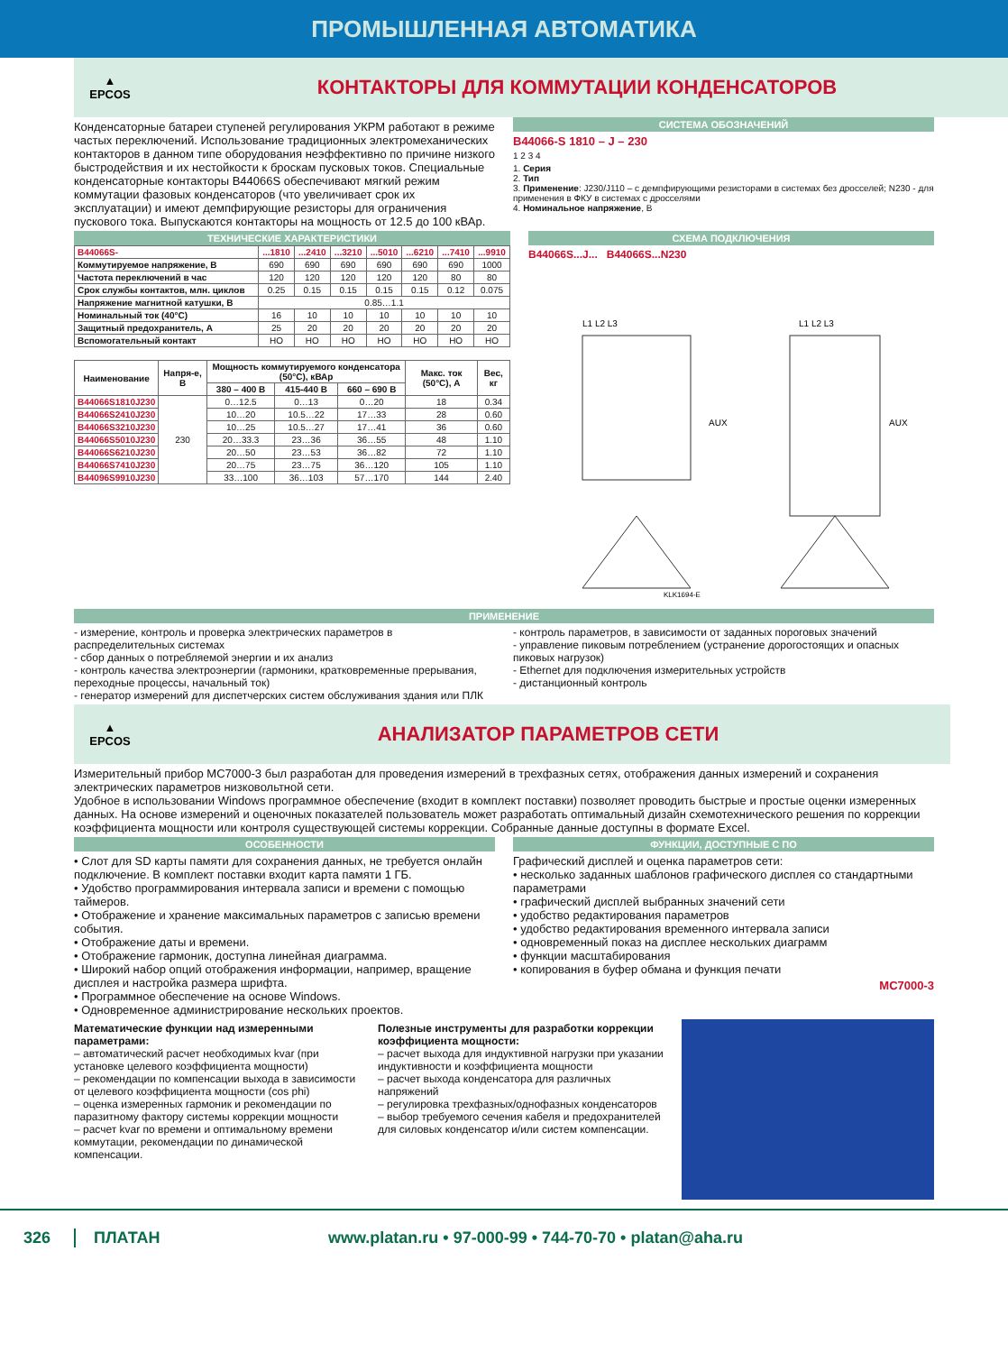ПРОМЫШЛЕННАЯ АВТОМАТИКА
▲
EPCOS
КОНТАКТОРЫ ДЛЯ КОММУТАЦИИ КОНДЕНСАТОРОВ
Конденсаторные батареи ступеней регулирования УКРМ работают в режиме частых переключений. Использование традиционных электромеханических контакторов в данном типе оборудования неэффективно по причине низкого быстродействия и их нестойкости к броскам пусковых токов. Специальные конденсаторные контакторы B44066S обеспечивают мягкий режим коммутации фазовых конденсаторов (что увеличивает срок их эксплуатации) и имеют демпфирующие резисторы для ограничения пускового тока. Выпускаются контакторы на мощность от 12.5 до 100 кВАр.
СИСТЕМА ОБОЗНАЧЕНИЙ
B44066-S 1810 – J – 230
1 2 3 4
1. Серия
2. Тип
3. Применение: J230/J110 – с демпфирующими резисторами в системах без дросселей; N230 - для применения в ФКУ в системах с дросселями
4. Номинальное напряжение, В
ТЕХНИЧЕСКИЕ ХАРАКТЕРИСТИКИ
| B44066S- | ...1810 | ...2410 | ...3210 | ...5010 | ...6210 | ...7410 | ...9910 |
| Коммутируемое напряжение, В | 690 | 690 | 690 | 690 | 690 | 690 | 1000 |
| Частота переключений в час | 120 | 120 | 120 | 120 | 120 | 80 | 80 |
| Срок службы контактов, млн. циклов | 0.25 | 0.15 | 0.15 | 0.15 | 0.15 | 0.12 | 0.075 |
| Напряжение магнитной катушки, В | 0.85…1.1 | | | | | | |
| Номинальный ток (40°C) | 16 | 10 | 10 | 10 | 10 | 10 | 10 |
| Защитный предохранитель, А | 25 | 20 | 20 | 20 | 20 | 20 | 20 |
| Вспомогательный контакт | НО | НО | НО | НО | НО | НО | НО |
| Наименование | Напря-е, В | Мощность коммутируемого конденсатора (50°C), кВАр | | | Макс. ток (50°C), А | Вес, кг |
| --- | --- | --- | --- | --- | --- | --- |
| | | 380 – 400 В | 415-440 В | 660 – 690 В | | |
| B44066S1810J230 | 230 | 0…12.5 | 0…13 | 0…20 | 18 | 0.34 |
| B44066S2410J230 | | 10…20 | 10.5…22 | 17…33 | 28 | 0.60 |
| B44066S3210J230 | | 10…25 | 10.5…27 | 17…41 | 36 | 0.60 |
| B44066S5010J230 | | 20…33.3 | 23…36 | 36…55 | 48 | 1.10 |
| B44066S6210J230 | | 20…50 | 23…53 | 36…82 | 72 | 1.10 |
| B44066S7410J230 | | 20…75 | 23…75 | 36…120 | 105 | 1.10 |
| B44096S9910J230 | | 33…100 | 36…103 | 57…170 | 144 | 2.40 |
СХЕМА ПОДКЛЮЧЕНИЯ
B44066S...J... B44066S...N230
L1 L2 L3
AUX
L1 L2 L3
AUX
KLK1694-E
ПРИМЕНЕНИЕ
- измерение, контроль и проверка электрических параметров в распределительных системах
- сбор данных о потребляемой энергии и их анализ
- контроль качества электроэнергии (гармоники, кратковременные прерывания, переходные процессы, начальный ток)
- генератор измерений для диспетчерских систем обслуживания здания или ПЛК
- контроль параметров, в зависимости от заданных пороговых значений
- управление пиковым потреблением (устранение дорогостоящих и опасных пиковых нагрузок)
- Ethernet для подключения измерительных устройств
- дистанционный контроль
▲
EPCOS
АНАЛИЗАТОР ПАРАМЕТРОВ СЕТИ
Измерительный прибор MC7000-3 был разработан для проведения измерений в трехфазных сетях, отображения данных измерений и сохранения электрических параметров низковольтной сети.
Удобное в использовании Windows программное обеспечение (входит в комплект поставки) позволяет проводить быстрые и простые оценки измеренных данных. На основе измерений и оценочных показателей пользователь может разработать оптимальный дизайн схемотехнического решения по коррекции коэффициента мощности или контроля существующей системы коррекции. Собранные данные доступны в формате Excel.
ОСОБЕННОСТИ
• Слот для SD карты памяти для сохранения данных, не требуется онлайн подключение. В комплект поставки входит карта памяти 1 ГБ.
• Удобство программирования интервала записи и времени с помощью таймеров.
• Отображение и хранение максимальных параметров с записью времени события.
• Отображение даты и времени.
• Отображение гармоник, доступна линейная диаграмма.
• Широкий набор опций отображения информации, например, вращение дисплея и настройка размера шрифта.
• Программное обеспечение на основе Windows.
• Одновременное администрирование нескольких проектов.
ФУНКЦИИ, ДОСТУПНЫЕ С ПО
Графический дисплей и оценка параметров сети:
• несколько заданных шаблонов графического дисплея со стандартными параметрами
• графический дисплей выбранных значений сети
• удобство редактирования параметров
• удобство редактирования временного интервала записи
• одновременный показ на дисплее нескольких диаграмм
• функции масштабирования
• копирования в буфер обмана и функция печати
MC7000-3
Математические функции над измеренными параметрами:
– автоматический расчет необходимых kvar (при установке целевого коэффициента мощности)
– рекомендации по компенсации выхода в зависимости от целевого коэффициента мощности (cos phi)
– оценка измеренных гармоник и рекомендации по паразитному фактору системы коррекции мощности
– расчет kvar по времени и оптимальному времени коммутации, рекомендации по динамической компенсации.
Полезные инструменты для разработки коррекции коэффициента мощности:
– расчет выхода для индуктивной нагрузки при указании индуктивности и коэффициента мощности
– расчет выхода конденсатора для различных напряжений
– регулировка трехфазных/однофазных конденсаторов
– выбор требуемого сечения кабеля и предохранителей для силовых конденсатор и/или систем компенсации.
326 ПЛАТАН www.platan.ru • 97-000-99 • 744-70-70 • platan@aha.ru